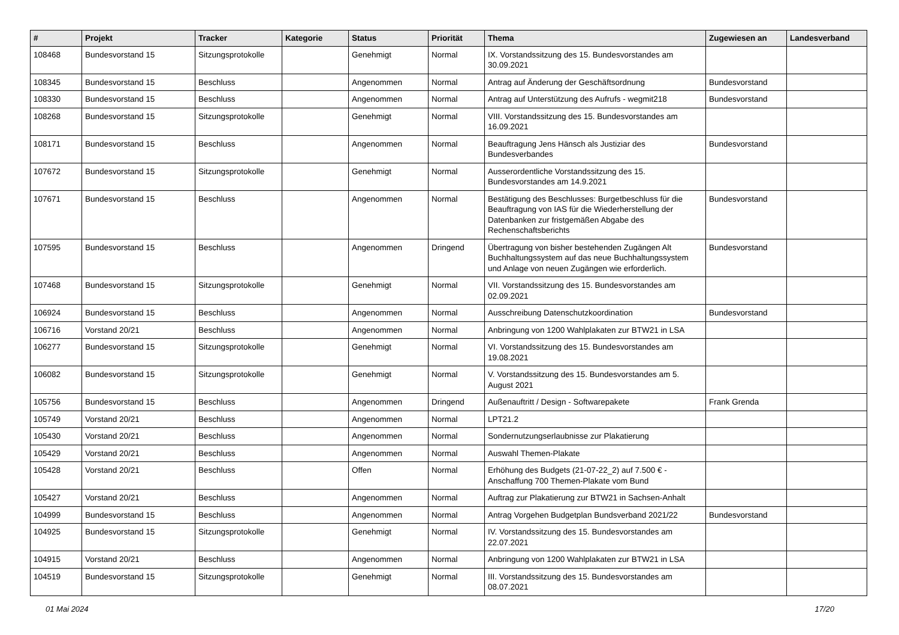| # | Projekt | Tracker | Kategorie | Status | Priorität | Thema | Zugewiesen an | Landesverband |
| --- | --- | --- | --- | --- | --- | --- | --- | --- |
| 108468 | Bundesvorstand 15 | Sitzungsprotokolle | | Genehmigt | Normal | IX. Vorstandssitzung des 15. Bundesvorstandes am 30.09.2021 | | |
| 108345 | Bundesvorstand 15 | Beschluss | | Angenommen | Normal | Antrag auf Änderung der Geschäftsordnung | Bundesvorstand | |
| 108330 | Bundesvorstand 15 | Beschluss | | Angenommen | Normal | Antrag auf Unterstützung des Aufrufs - wegmit218 | Bundesvorstand | |
| 108268 | Bundesvorstand 15 | Sitzungsprotokolle | | Genehmigt | Normal | VIII. Vorstandssitzung des 15. Bundesvorstandes am 16.09.2021 | | |
| 108171 | Bundesvorstand 15 | Beschluss | | Angenommen | Normal | Beauftragung Jens Hänsch als Justiziar des Bundesverbandes | Bundesvorstand | |
| 107672 | Bundesvorstand 15 | Sitzungsprotokolle | | Genehmigt | Normal | Ausserordentliche Vorstandssitzung des 15. Bundesvorstandes am 14.9.2021 | | |
| 107671 | Bundesvorstand 15 | Beschluss | | Angenommen | Normal | Bestätigung des Beschlusses: Burgetbeschluss für die Beauftragung von IAS für die Wiederherstellung der Datenbanken zur fristgemäßen Abgabe des Rechenschaftsberichts | Bundesvorstand | |
| 107595 | Bundesvorstand 15 | Beschluss | | Angenommen | Dringend | Übertragung von bisher bestehenden Zugängen Alt Buchhaltungssystem auf das neue Buchhaltungssystem und Anlage von neuen Zugängen wie erforderlich. | Bundesvorstand | |
| 107468 | Bundesvorstand 15 | Sitzungsprotokolle | | Genehmigt | Normal | VII. Vorstandssitzung des 15. Bundesvorstandes am 02.09.2021 | | |
| 106924 | Bundesvorstand 15 | Beschluss | | Angenommen | Normal | Ausschreibung Datenschutzkoordination | Bundesvorstand | |
| 106716 | Vorstand 20/21 | Beschluss | | Angenommen | Normal | Anbringung von 1200 Wahlplakaten zur BTW21 in LSA | | |
| 106277 | Bundesvorstand 15 | Sitzungsprotokolle | | Genehmigt | Normal | VI. Vorstandssitzung des 15. Bundesvorstandes am 19.08.2021 | | |
| 106082 | Bundesvorstand 15 | Sitzungsprotokolle | | Genehmigt | Normal | V. Vorstandssitzung des 15. Bundesvorstandes am 5. August 2021 | | |
| 105756 | Bundesvorstand 15 | Beschluss | | Angenommen | Dringend | Außenauftritt / Design - Softwarepakete | Frank Grenda | |
| 105749 | Vorstand 20/21 | Beschluss | | Angenommen | Normal | LPT21.2 | | |
| 105430 | Vorstand 20/21 | Beschluss | | Angenommen | Normal | Sondernutzungserlaubnisse zur Plakatierung | | |
| 105429 | Vorstand 20/21 | Beschluss | | Angenommen | Normal | Auswahl Themen-Plakate | | |
| 105428 | Vorstand 20/21 | Beschluss | | Offen | Normal | Erhöhung des Budgets (21-07-22_2) auf 7.500 € - Anschaffung 700 Themen-Plakate vom Bund | | |
| 105427 | Vorstand 20/21 | Beschluss | | Angenommen | Normal | Auftrag zur Plakatierung zur BTW21 in Sachsen-Anhalt | | |
| 104999 | Bundesvorstand 15 | Beschluss | | Angenommen | Normal | Antrag Vorgehen Budgetplan Bundsverband 2021/22 | Bundesvorstand | |
| 104925 | Bundesvorstand 15 | Sitzungsprotokolle | | Genehmigt | Normal | IV. Vorstandssitzung des 15. Bundesvorstandes am 22.07.2021 | | |
| 104915 | Vorstand 20/21 | Beschluss | | Angenommen | Normal | Anbringung von 1200 Wahlplakaten zur BTW21 in LSA | | |
| 104519 | Bundesvorstand 15 | Sitzungsprotokolle | | Genehmigt | Normal | III. Vorstandssitzung des 15. Bundesvorstandes am 08.07.2021 | | |
01 Mai 2024 17/20